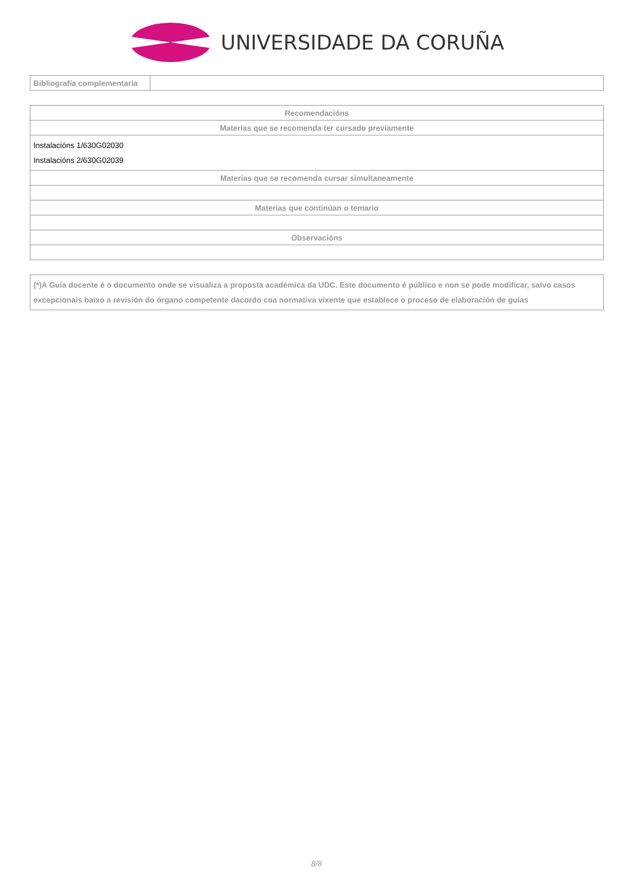UNIVERSIDADE DA CORUÑA
| Bibliografía complementaria | |
| Recomendacións |
| --- |
| Materias que se recomenda ter cursado previamente |
| Instalacións 1/630G02030 Instalacións 2/630G02039 |
| Materias que se recomenda cursar simultaneamente |
| Materias que continúan o temario |
| Observacións |
| (*)A Guía docente é o documento onde se visualiza a proposta académica da UDC. Este documento é público e non se pode modificar, salvo casos excepcionais baixo a revisión do órgano competente dacordo coa normativa vixente que establece o proceso de elaboración de guías |
8/8